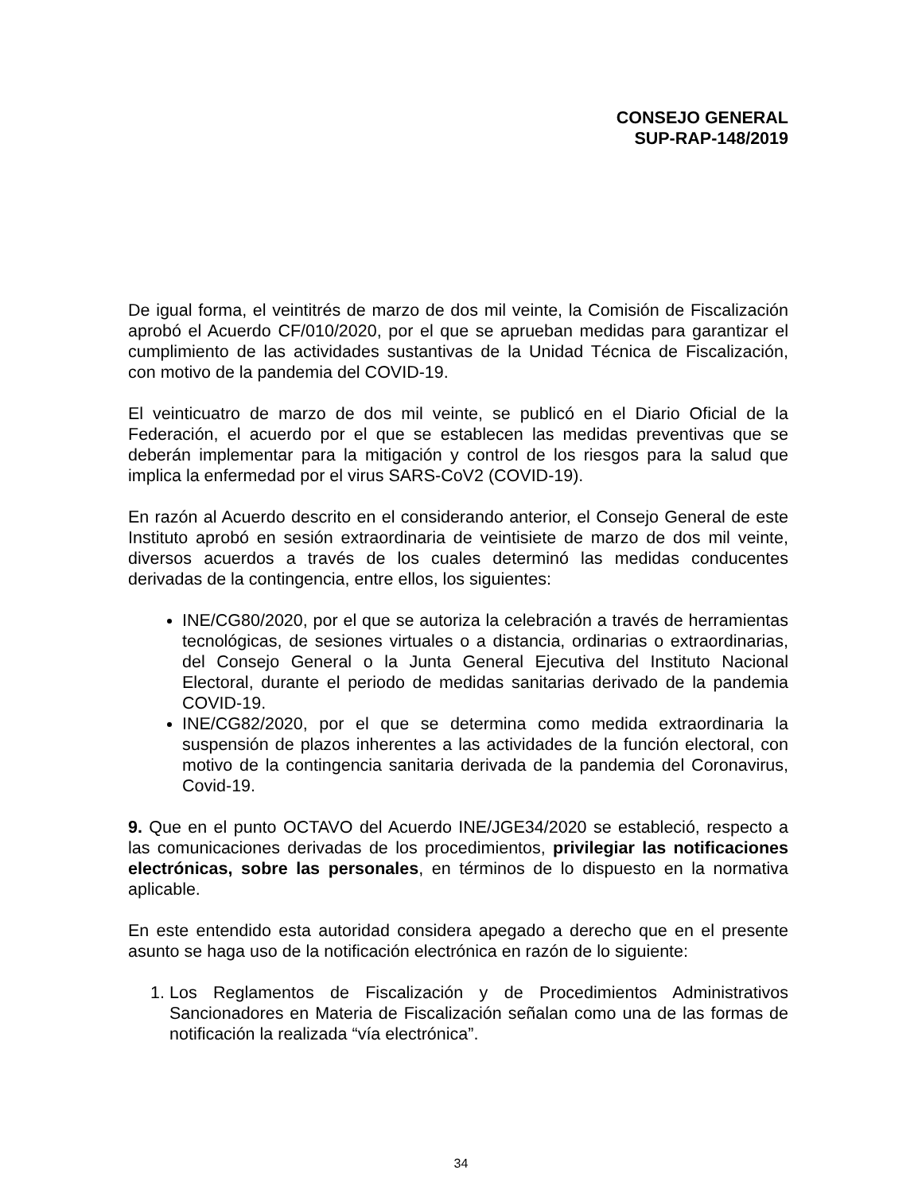CONSEJO GENERAL
SUP-RAP-148/2019
De igual forma, el veintitrés de marzo de dos mil veinte, la Comisión de Fiscalización aprobó el Acuerdo CF/010/2020, por el que se aprueban medidas para garantizar el cumplimiento de las actividades sustantivas de la Unidad Técnica de Fiscalización, con motivo de la pandemia del COVID-19.
El veinticuatro de marzo de dos mil veinte, se publicó en el Diario Oficial de la Federación, el acuerdo por el que se establecen las medidas preventivas que se deberán implementar para la mitigación y control de los riesgos para la salud que implica la enfermedad por el virus SARS-CoV2 (COVID-19).
En razón al Acuerdo descrito en el considerando anterior, el Consejo General de este Instituto aprobó en sesión extraordinaria de veintisiete de marzo de dos mil veinte, diversos acuerdos a través de los cuales determinó las medidas conducentes derivadas de la contingencia, entre ellos, los siguientes:
INE/CG80/2020, por el que se autoriza la celebración a través de herramientas tecnológicas, de sesiones virtuales o a distancia, ordinarias o extraordinarias, del Consejo General o la Junta General Ejecutiva del Instituto Nacional Electoral, durante el periodo de medidas sanitarias derivado de la pandemia COVID-19.
INE/CG82/2020, por el que se determina como medida extraordinaria la suspensión de plazos inherentes a las actividades de la función electoral, con motivo de la contingencia sanitaria derivada de la pandemia del Coronavirus, Covid-19.
9. Que en el punto OCTAVO del Acuerdo INE/JGE34/2020 se estableció, respecto a las comunicaciones derivadas de los procedimientos, privilegiar las notificaciones electrónicas, sobre las personales, en términos de lo dispuesto en la normativa aplicable.
En este entendido esta autoridad considera apegado a derecho que en el presente asunto se haga uso de la notificación electrónica en razón de lo siguiente:
1. Los Reglamentos de Fiscalización y de Procedimientos Administrativos Sancionadores en Materia de Fiscalización señalan como una de las formas de notificación la realizada “vía electrónica”.
34